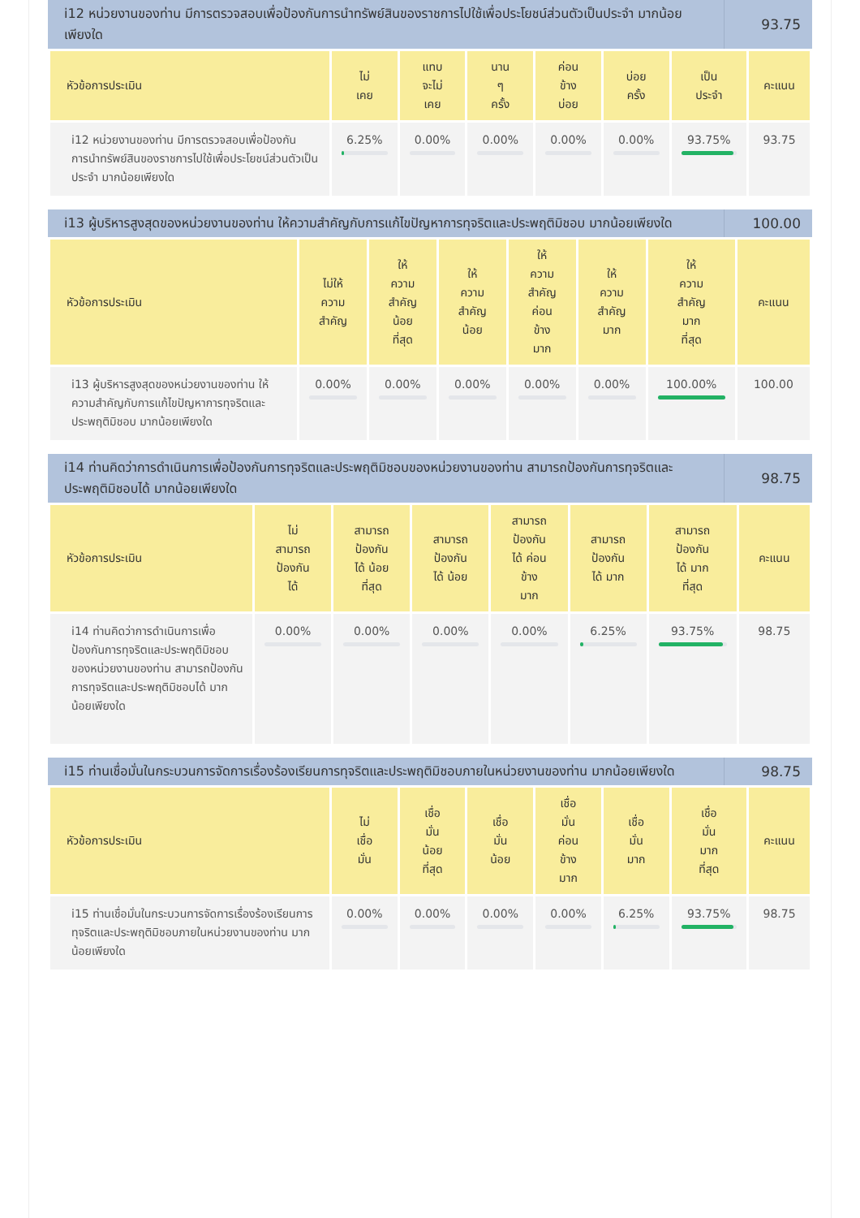i12 หน่วยงานของท่าน มีการตรวจสอบเพื่อป้องกันการนำทรัพย์สินของราชการไปใช้เพื่อประโยชน์ส่วนตัวเป็นประจำ มากน้อยเพียงใด
93.75
| หัวข้อการประเมิน | ไม่ เคย | แทบ จะไม่ เคย | นาน ๆ ครั้ง | ค่อน ข้าง บ่อย | บ่อย ครั้ง | เป็น ประจำ | คะแนน |
| --- | --- | --- | --- | --- | --- | --- | --- |
| i12 หน่วยงานของท่าน มีการตรวจสอบเพื่อป้องกันการนำทรัพย์สินของราชการไปใช้เพื่อประโยชน์ส่วนตัวเป็นประจำ มากน้อยเพียงใด | 6.25% | 0.00% | 0.00% | 0.00% | 0.00% | 93.75% | 93.75 |
i13 ผู้บริหารสูงสุดของหน่วยงานของท่าน ให้ความสำคัญกับการแก้ไขปัญหาการทุจริตและประพฤติมิชอบ มากน้อยเพียงใด
100.00
| หัวข้อการประเมิน | ไม่ให้ ความ สำคัญ | ให้ ความ สำคัญ น้อย ที่สุด | ให้ ความ สำคัญ น้อย | ให้ ความ สำคัญ ค่อน ข้าง มาก | ให้ ความ สำคัญ มาก | ให้ ความ สำคัญ มาก ที่สุด | คะแนน |
| --- | --- | --- | --- | --- | --- | --- | --- |
| i13 ผู้บริหารสูงสุดของหน่วยงานของท่าน ให้ความสำคัญกับการแก้ไขปัญหาการทุจริตและประพฤติมิชอบ มากน้อยเพียงใด | 0.00% | 0.00% | 0.00% | 0.00% | 0.00% | 100.00% | 100.00 |
i14 ท่านคิดว่าการดำเนินการเพื่อป้องกันการทุจริตและประพฤติมิชอบของหน่วยงานของท่าน สามารถป้องกันการทุจริตและประพฤติมิชอบได้ มากน้อยเพียงใด
98.75
| หัวข้อการประเมิน | ไม่ สามารถ ป้องกัน ได้ | สามารถ ป้องกัน ได้ น้อย ที่สุด | สามารถ ป้องกัน ได้ น้อย | สามารถ ป้องกัน ได้ ค่อน ข้าง มาก | สามารถ ป้องกัน ได้ มาก | สามารถ ป้องกัน ได้ มาก ที่สุด | คะแนน |
| --- | --- | --- | --- | --- | --- | --- | --- |
| i14 ท่านคิดว่าการดำเนินการเพื่อป้องกันการทุจริตและประพฤติมิชอบของหน่วยงานของท่าน สามารถป้องกันการทุจริตและประพฤติมิชอบได้ มากน้อยเพียงใด | 0.00% | 0.00% | 0.00% | 0.00% | 6.25% | 93.75% | 98.75 |
i15 ท่านเชื่อมั่นในกระบวนการจัดการเรื่องร้องเรียนการทุจริตและประพฤติมิชอบภายในหน่วยงานของท่าน มากน้อยเพียงใด
98.75
| หัวข้อการประเมิน | ไม่ เชื่อ มั่น | เชื่อ มั่น น้อย ที่สุด | เชื่อ มั่น น้อย | เชื่อ มั่น ค่อน ข้าง มาก | เชื่อ มั่น มาก | เชื่อ มั่น มาก ที่สุด | คะแนน |
| --- | --- | --- | --- | --- | --- | --- | --- |
| i15 ท่านเชื่อมั่นในกระบวนการจัดการเรื่องร้องเรียนการทุจริตและประพฤติมิชอบภายในหน่วยงานของท่าน มากน้อยเพียงใด | 0.00% | 0.00% | 0.00% | 0.00% | 6.25% | 93.75% | 98.75 |